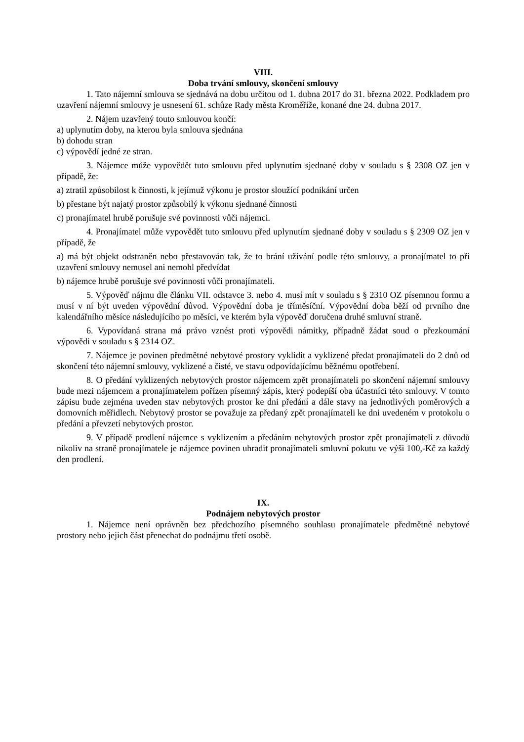VIII.
Doba trvání smlouvy, skončení smlouvy
1. Tato nájemní smlouva se sjednává na dobu určitou od 1. dubna 2017 do 31. března 2022. Podkladem pro uzavření nájemní smlouvy je usnesení 61. schůze Rady města Kroměříže, konané dne 24. dubna 2017.
2. Nájem uzavřený touto smlouvou končí:
a) uplynutím doby, na kterou byla smlouva sjednána
b) dohodu stran
c) výpovědí jedné ze stran.
3. Nájemce může vypovědět tuto smlouvu před uplynutím sjednané doby v souladu s § 2308 OZ jen v případě, že:
a) ztratil způsobilost k činnosti, k jejímuž výkonu je prostor sloužící podnikání určen
b) přestane být najatý prostor způsobilý k výkonu sjednané činnosti
c) pronajímatel hrubě porušuje své povinnosti vůči nájemci.
4. Pronajímatel může vypovědět tuto smlouvu před uplynutím sjednané doby v souladu s § 2309 OZ jen v případě, že
a) má být objekt odstraněn nebo přestavován tak, že to brání užívání podle této smlouvy, a pronajímatel to při uzavření smlouvy nemusel ani nemohl předvídat
b) nájemce hrubě porušuje své povinnosti vůči pronajímateli.
5. Výpověď nájmu dle článku VII. odstavce 3. nebo 4. musí mít v souladu s § 2310 OZ písemnou formu a musí v ní být uveden výpovědní důvod. Výpovědní doba je tříměsíční. Výpovědní doba běží od prvního dne kalendářního měsíce následujícího po měsíci, ve kterém byla výpověď doručena druhé smluvní straně.
6. Vypovídaná strana má právo vznést proti výpovědi námitky, případně žádat soud o přezkoumání výpovědi v souladu s § 2314 OZ.
7. Nájemce je povinen předmětné nebytové prostory vyklidit a vyklizené předat pronajímateli do 2 dnů od skončení této nájemní smlouvy, vyklizené a čisté, ve stavu odpovídajícímu běžnému opotřebení.
8. O předání vyklizených nebytových prostor nájemcem zpět pronajímateli po skončení nájemní smlouvy bude mezi nájemcem a pronajímatelem pořízen písemný zápis, který podepíší oba účastníci této smlouvy. V tomto zápisu bude zejména uveden stav nebytových prostor ke dni předání a dále stavy na jednotlivých poměrových a domovních měřidlech. Nebytový prostor se považuje za předaný zpět pronajímateli ke dni uvedeném v protokolu o předání a převzetí nebytových prostor.
9. V případě prodlení nájemce s vyklizením a předáním nebytových prostor zpět pronajímateli z důvodů nikoliv na straně pronajímatele je nájemce povinen uhradit pronajímateli smluvní pokutu ve výši 100,-Kč za každý den prodlení.
IX.
Podnájem nebytových prostor
1. Nájemce není oprávněn bez předchozího písemného souhlasu pronajímatele předmětné nebytové prostory nebo jejich část přenechat do podnájmu třetí osobě.